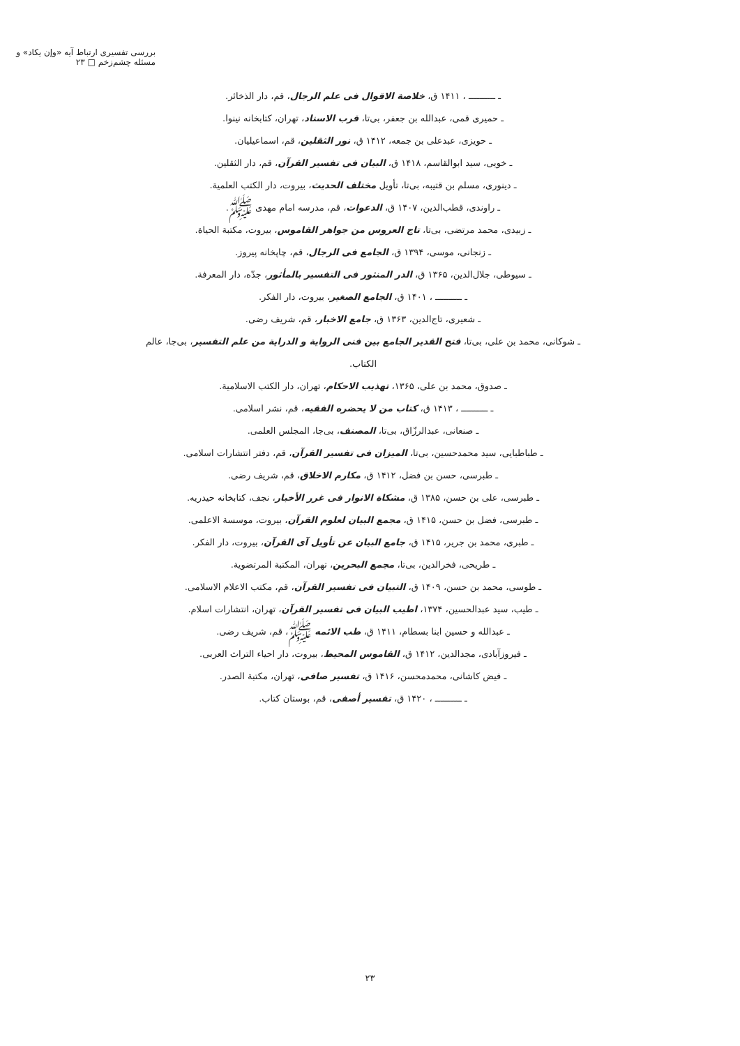بررسی تفسیری ارتباط آیه «وإن یکاد» و مسئله چشم‌زخم □ ۲۳
ـ ــــــــــ ، ۱۴۱۱ ق، خلاصة الاقوال فی علم الرجال، قم، دار الذخائر.
ـ حمیری قمی، عبدالله بن جعفر، بی‌تا، قرب الاسناد، تهران، کتابخانه نینوا.
ـ حویزی، عبدعلی بن جمعه، ۱۴۱۲ ق، نور الثقلین، قم، اسماعیلیان.
ـ خویی، سید ابوالقاسم، ۱۴۱۸ ق، البیان فی تفسیر القرآن، قم، دار الثقلین.
ـ دینوری، مسلم بن قتیبه، بی‌تا، تأویل مختلف الحدیث، بیروت، دار الکتب العلمیة.
ـ راوندی، قطب‌الدین، ۱۴۰۷ ق، الدعوات، قم، مدرسه امام مهدی ﷺ.
ـ زبیدی، محمد مرتضی، بی‌تا، تاج العروس من جواهر القاموس، بیروت، مکتبة الحیاة.
ـ زنجانی، موسی، ۱۳۹۴ ق، الجامع فی الرجال، قم، چاپخانه پیروز.
ـ سیوطی، جلال‌الدین، ۱۳۶۵ ق، الدر المنثور فی التفسیر بالمأثور، جدّه، دار المعرفة.
ـ ــــــــــ ، ۱۴۰۱ ق، الجامع الصغیر، بیروت، دار الفکر.
ـ شعیری، تاج‌الدین، ۱۳۶۳ ق، جامع الاخبار، قم، شریف رضی.
ـ شوکانی، محمد بن علی، بی‌تا، فتح القدیر الجامع بین فنی الروایة و الدرایة من علم التفسیر، بی‌جا، عالم الکتاب.
ـ صدوق، محمد بن علی، ۱۳۶۵، تهذیب الاحکام، تهران، دار الکتب الاسلامیة.
ـ ــــــــــ ، ۱۴۱۳ ق، کتاب من لا یحضره الفقیه، قم، نشر اسلامی.
ـ صنعانی، عبدالرزّاق، بی‌تا، المصنف، بی‌جا، المجلس العلمی.
ـ طباطبایی، سید محمدحسین، بی‌تا، المیزان فی تفسیر القرآن، قم، دفتر انتشارات اسلامی.
ـ طبرسی، حسن بن فضل، ۱۴۱۲ ق، مکارم الاخلاق، قم، شریف رضی.
ـ طبرسی، علی بن حسن، ۱۳۸۵ ق، مشکاة الانوار فی غرر الأخبار، نجف، کتابخانه حیدریه.
ـ طبرسی، فضل بن حسن، ۱۴۱۵ ق، مجمع البیان لعلوم القرآن، بیروت، موسسة الاعلمی.
ـ طبری، محمد بن جریر، ۱۴۱۵ ق، جامع البیان عن تأویل آی القرآن، بیروت، دار الفکر.
ـ طریحی، فخرالدین، بی‌تا، مجمع البحرین، تهران، المکتبة المرتضویة.
ـ طوسی، محمد بن حسن، ۱۴۰۹ ق، التبیان فی تفسیر القرآن، قم، مکتب الاعلام الاسلامی.
ـ طیب، سید عبدالحسین، ۱۳۷۴، اطیب البیان فی تفسیر القرآن، تهران، انتشارات اسلام.
ـ عبدالله و حسین ابنا بسطام، ۱۴۱۱ ق، طب الائمه ﷺ، قم، شریف رضی.
ـ فیروزآبادی، مجدالدین، ۱۴۱۲ ق، القاموس المحیط، بیروت، دار احیاء التراث العربی.
ـ فیض کاشانی، محمدمحسن، ۱۴۱۶ ق، تفسیر صافی، تهران، مکتبة الصدر.
ـ ــــــــــ ، ۱۴۲۰ ق، تفسیر أصفی، قم، بوستان کتاب.
۲۳